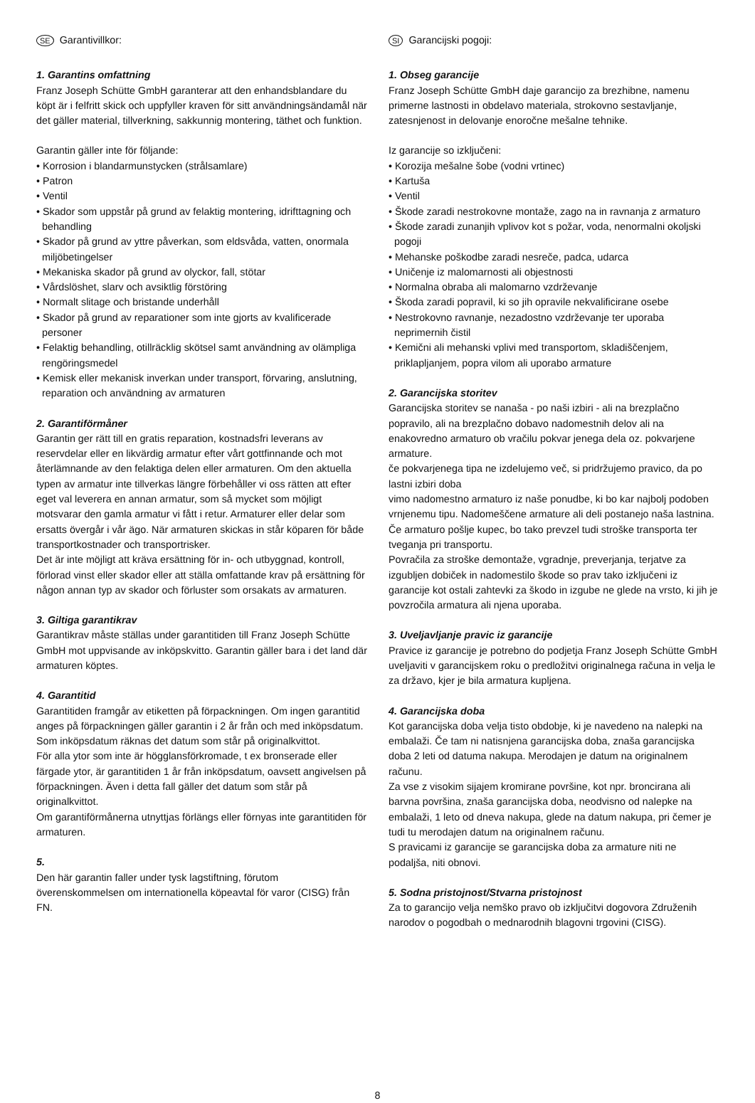SE Garantivillkor:
1. Garantins omfattning
Franz Joseph Schütte GmbH garanterar att den enhandsblandare du köpt är i felfritt skick och uppfyller kraven för sitt användningsändamål när det gäller material, tillverkning, sakkunnig montering, täthet och funktion.
Garantin gäller inte för följande:
• Korrosion i blandarmunstycken (strålsamlare)
• Patron
• Ventil
• Skador som uppstår på grund av felaktig montering, idrifttagning och behandling
• Skador på grund av yttre påverkan, som eldsvåda, vatten, onormala miljöbetingelser
• Mekaniska skador på grund av olyckor, fall, stötar
• Vårdslöshet, slarv och avsiktlig förstöring
• Normalt slitage och bristande underhåll
• Skador på grund av reparationer som inte gjorts av kvalificerade personer
• Felaktig behandling, otillräcklig skötsel samt användning av olämpliga rengöringsmedel
• Kemisk eller mekanisk inverkan under transport, förvaring, anslutning, reparation och användning av armaturen
2. Garantiförmåner
Garantin ger rätt till en gratis reparation, kostnadsfri leverans av reservdelar eller en likvärdig armatur efter vårt gottfinnande och mot återlämnande av den felaktiga delen eller armaturen. Om den aktuella typen av armatur inte tillverkas längre förbehåller vi oss rätten att efter eget val leverera en annan armatur, som så mycket som möjligt motsvarar den gamla armatur vi fått i retur. Armaturer eller delar som ersatts övergår i vår ägo. När armaturen skickas in står köparen för både transportkostnader och transportrisker.
Det är inte möjligt att kräva ersättning för in- och utbyggnad, kontroll, förlorad vinst eller skador eller att ställa omfattande krav på ersättning för någon annan typ av skador och förluster som orsakats av armaturen.
3. Giltiga garantikrav
Garantikrav måste ställas under garantitiden till Franz Joseph Schütte GmbH mot uppvisande av inköpskvitto. Garantin gäller bara i det land där armaturen köptes.
4. Garantitid
Garantitiden framgår av etiketten på förpackningen. Om ingen garantitid anges på förpackningen gäller garantin i 2 år från och med inköpsdatum. Som inköpsdatum räknas det datum som står på originalkvittot.
För alla ytor som inte är högglansförkromade, t ex bronserade eller färgade ytor, är garantitiden 1 år från inköpsdatum, oavsett angivelsen på förpackningen. Även i detta fall gäller det datum som står på originalkvittot.
Om garantiförmånerna utnyttjas förlängs eller förnyas inte garantitiden för armaturen.
5.
Den här garantin faller under tysk lagstiftning, förutom överenskommelsen om internationella köpeavtal för varor (CISG) från FN.
SI Garancijski pogoji:
1. Obseg garancije
Franz Joseph Schütte GmbH daje garancijo za brezhibne, namenu primerne lastnosti in obdelavo materiala, strokovno sestavljanje, zatesnjenost in delovanje enoročne mešalne tehnike.
Iz garancije so izključeni:
• Korozija mešalne šobe (vodni vrtinec)
• Kartuša
• Ventil
• Škode zaradi nestrokovne montaže, zago na in ravnanja z armaturo
• Škode zaradi zunanjih vplivov kot s požar, voda, nenormalni okoljski pogoji
• Mehanske poškodbe zaradi nesreče, padca, udarca
• Uničenje iz malomarnosti ali objestnosti
• Normalna obraba ali malomarno vzdrževanje
• Škoda zaradi popravil, ki so jih opravile nekvalificirane osebe
• Nestrokovno ravnanje, nezadostno vzdrževanje ter uporaba neprimernih čistil
• Kemični ali mehanski vplivi med transportom, skladiščenjem, priklapljanjem, popra vilom ali uporabo armature
2. Garancijska storitev
Garancijska storitev se nanaša - po naši izbiri - ali na brezplačno popravilo, ali na brezplačno dobavo nadomestnih delov ali na enakovredno armaturo ob vračilu pokvar jenega dela oz. pokvarjene armature.
če pokvarjenega tipa ne izdelujemo več, si pridržujemo pravico, da po lastni izbiri doba
vimo nadomestno armaturo iz naše ponudbe, ki bo kar najbolj podoben vrnjenemu tipu. Nadomeščene armature ali deli postanejo naša lastnina. Če armaturo pošlje kupec, bo tako prevzel tudi stroške transporta ter tveganja pri transportu.
Povračila za stroške demontaže, vgradnje, preverjanja, terjatve za izgubljen dobiček in nadomestilo škode so prav tako izključeni iz garancije kot ostali zahtevki za škodo in izgube ne glede na vrsto, ki jih je povzročila armatura ali njena uporaba.
3. Uveljavljanje pravic iz garancije
Pravice iz garancije je potrebno do podjetja Franz Joseph Schütte GmbH uveljaviti v garancijskem roku o predložitvi originalnega računa in velja le za državo, kjer je bila armatura kupljena.
4. Garancijska doba
Kot garancijska doba velja tisto obdobje, ki je navedeno na nalepki na embalaži. Če tam ni natisnjena garancijska doba, znaša garancijska doba 2 leti od datuma nakupa. Merodajen je datum na originalnem računu.
Za vse z visokim sijajem kromirane površine, kot npr. broncirana ali barvna površina, znaša garancijska doba, neodvisno od nalepke na embalaži, 1 leto od dneva nakupa, glede na datum nakupa, pri čemer je tudi tu merodajen datum na originalnem računu.
S pravicami iz garancije se garancijska doba za armature niti ne podaljša, niti obnovi.
5. Sodna pristojnost/Stvarna pristojnost
Za to garancijo velja nemško pravo ob izključitvi dogovora Združenih narodov o pogodbah o mednarodnih blagovni trgovini (CISG).
8